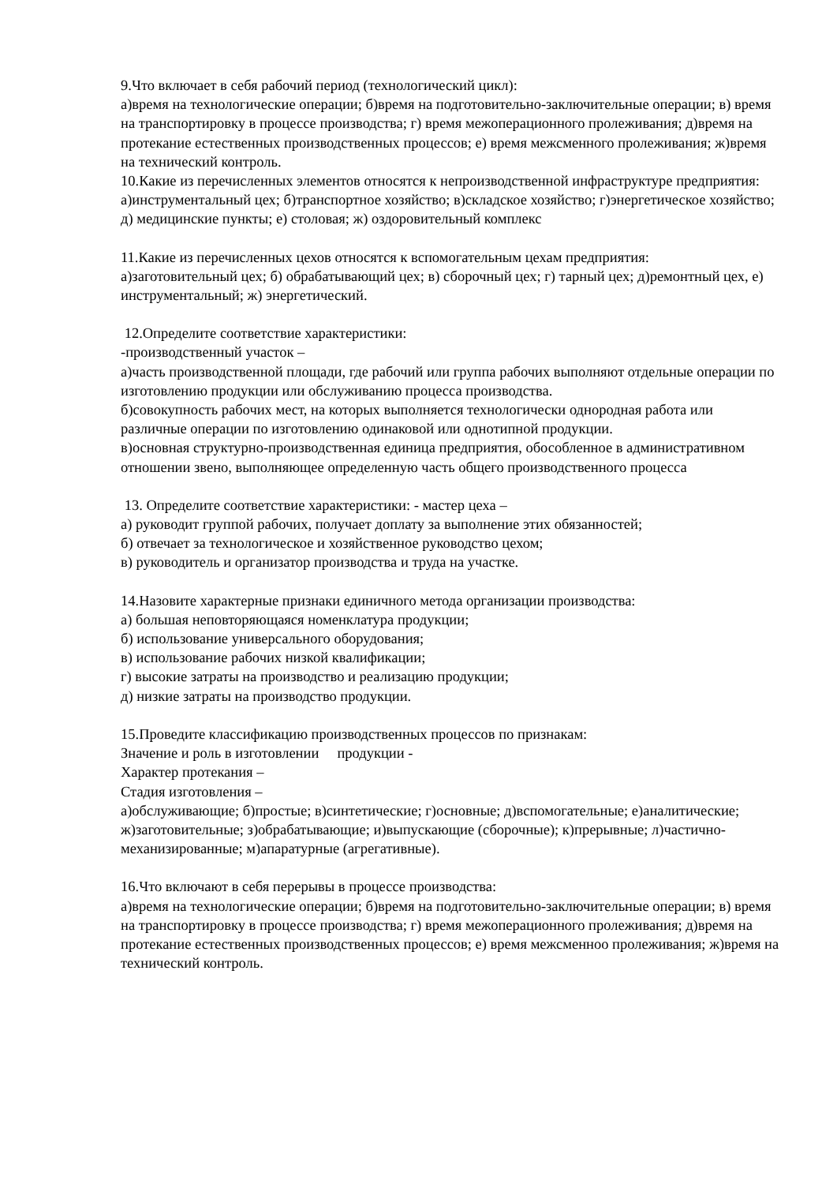9.Что включает в себя рабочий период (технологический цикл):
а)время на технологические операции; б)время на подготовительно-заключительные операции; в) время на транспортировку в процессе производства; г) время межоперационного пролеживания; д)время на протекание естественных производственных процессов; е) время межсменного пролеживания; ж)время на технический контроль.
10.Какие из перечисленных элементов относятся к непроизводственной инфраструктуре предприятия:
а)инструментальный цех; б)транспортное хозяйство; в)складское хозяйство; г)энергетическое хозяйство; д) медицинские пункты; е) столовая; ж) оздоровительный комплекс
11.Какие из перечисленных цехов относятся к вспомогательным цехам предприятия:
а)заготовительный цех; б) обрабатывающий цех; в) сборочный цех; г) тарный цех; д)ремонтный цех, е) инструментальный; ж) энергетический.
12.Определите соответствие характеристики:
-производственный участок –
а)часть производственной площади, где рабочий или группа рабочих выполняют отдельные операции по изготовлению продукции или обслуживанию процесса производства.
б)совокупность рабочих мест, на которых выполняется технологически однородная работа или различные операции по изготовлению одинаковой или однотипной продукции.
в)основная структурно-производственная единица предприятия, обособленное в административном отношении звено, выполняющее определенную часть общего производственного процесса
13. Определите соответствие характеристики: - мастер цеха –
а) руководит группой рабочих, получает доплату за выполнение этих обязанностей;
б) отвечает за технологическое и хозяйственное руководство цехом;
в) руководитель и организатор производства и труда на участке.
14.Назовите характерные признаки единичного метода организации производства:
а) большая неповторяющаяся номенклатура продукции;
б) использование универсального оборудования;
в) использование рабочих низкой квалификации;
г) высокие затраты на производство и реализацию продукции;
д) низкие затраты на производство продукции.
15.Проведите классификацию производственных процессов по признакам:
Значение и роль в изготовлении продукции -
Характер протекания –
Стадия изготовления –
а)обслуживающие; б)простые; в)синтетические; г)основные; д)вспомогательные; е)аналитические; ж)заготовительные; з)обрабатывающие; и)выпускающие (сборочные); к)прерывные; л)частично- механизированные; м)апаратурные (агрегативные).
16.Что включают в себя перерывы в процессе производства:
а)время на технологические операции; б)время на подготовительно-заключительные операции; в) время на транспортировку в процессе производства; г) время межоперационного пролеживания; д)время на протекание естественных производственных процессов; е) время межсменноо пролеживания; ж)время на технический контроль.